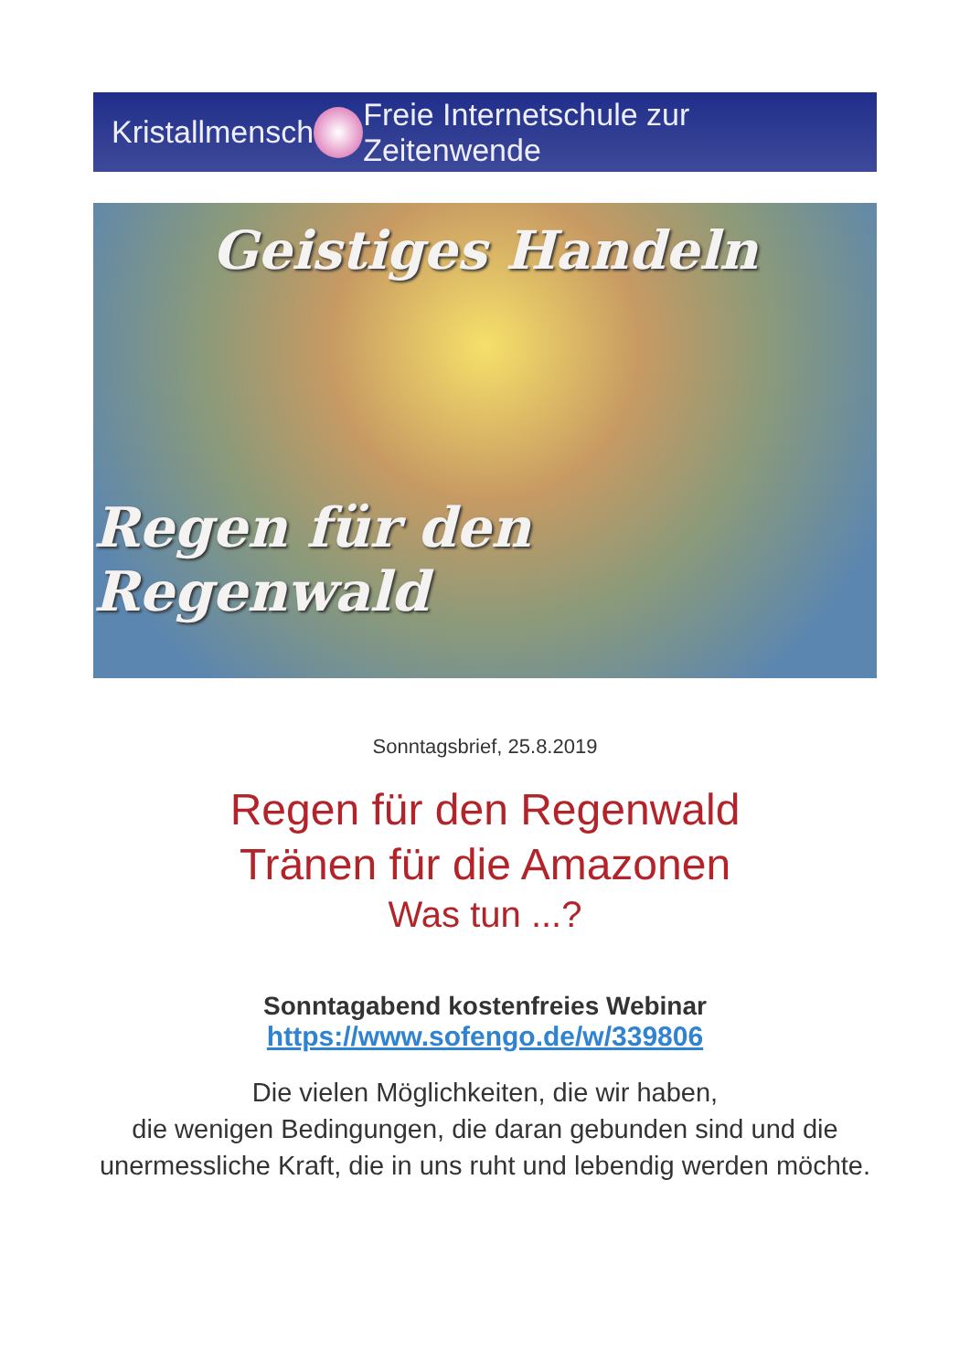Kristallmensch
Freie Internetschule zur Zeitenwende
Geistiges Handeln
Regen für den Regenwald
Sonntagsbrief, 25.8.2019
Regen für den Regenwald
Tränen für die Amazonen
Was tun ...?
Sonntagabend kostenfreies Webinar
https://www.sofengo.de/w/339806
Die vielen Möglichkeiten, die wir haben,
die wenigen Bedingungen, die daran gebunden sind und die unermessliche Kraft, die in uns ruht und lebendig werden möchte.